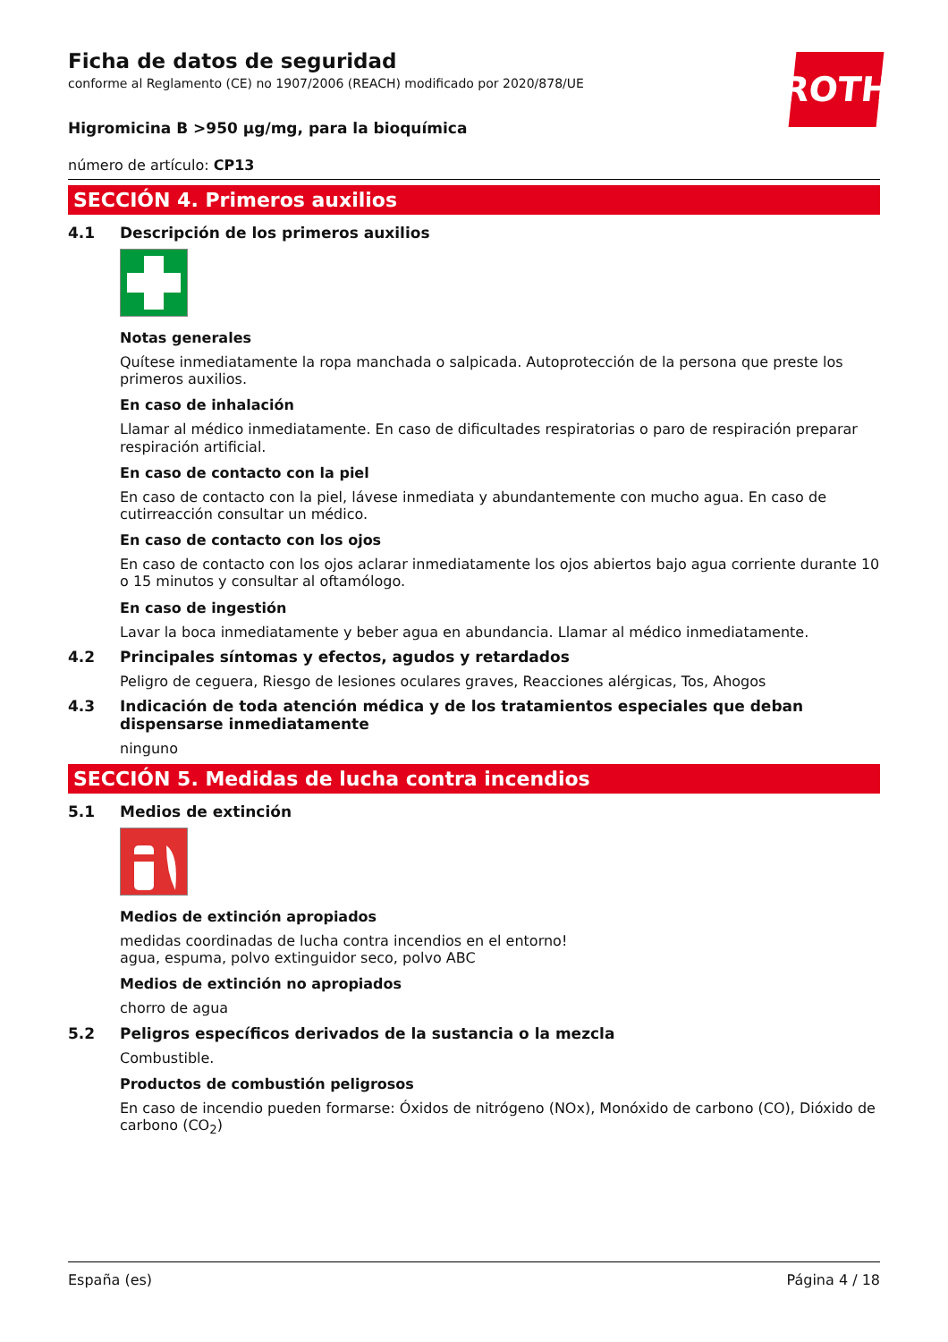ROTH
Ficha de datos de seguridad
conforme al Reglamento (CE) no 1907/2006 (REACH) modificado por 2020/878/UE
Higromicina B >950 µg/mg, para la bioquímica
número de artículo: CP13
SECCIÓN 4. Primeros auxilios
4.1 Descripción de los primeros auxilios
Notas generales
Quítese inmediatamente la ropa manchada o salpicada. Autoprotección de la persona que preste los primeros auxilios.
En caso de inhalación
Llamar al médico inmediatamente. En caso de dificultades respiratorias o paro de respiración preparar respiración artificial.
En caso de contacto con la piel
En caso de contacto con la piel, lávese inmediata y abundantemente con mucho agua. En caso de cutirreacción consultar un médico.
En caso de contacto con los ojos
En caso de contacto con los ojos aclarar inmediatamente los ojos abiertos bajo agua corriente durante 10 o 15 minutos y consultar al oftamólogo.
En caso de ingestión
Lavar la boca inmediatamente y beber agua en abundancia. Llamar al médico inmediatamente.
4.2 Principales síntomas y efectos, agudos y retardados
Peligro de ceguera, Riesgo de lesiones oculares graves, Reacciones alérgicas, Tos, Ahogos
4.3 Indicación de toda atención médica y de los tratamientos especiales que deban dispensarse inmediatamente
ninguno
SECCIÓN 5. Medidas de lucha contra incendios
5.1 Medios de extinción
Medios de extinción apropiados
medidas coordinadas de lucha contra incendios en el entorno!
agua, espuma, polvo extinguidor seco, polvo ABC
Medios de extinción no apropiados
chorro de agua
5.2 Peligros específicos derivados de la sustancia o la mezcla
Combustible.
Productos de combustión peligrosos
En caso de incendio pueden formarse: Óxidos de nitrógeno (NOx), Monóxido de carbono (CO), Dióxido de carbono (CO<sub>2</sub>)
España (es) Página 4 / 18